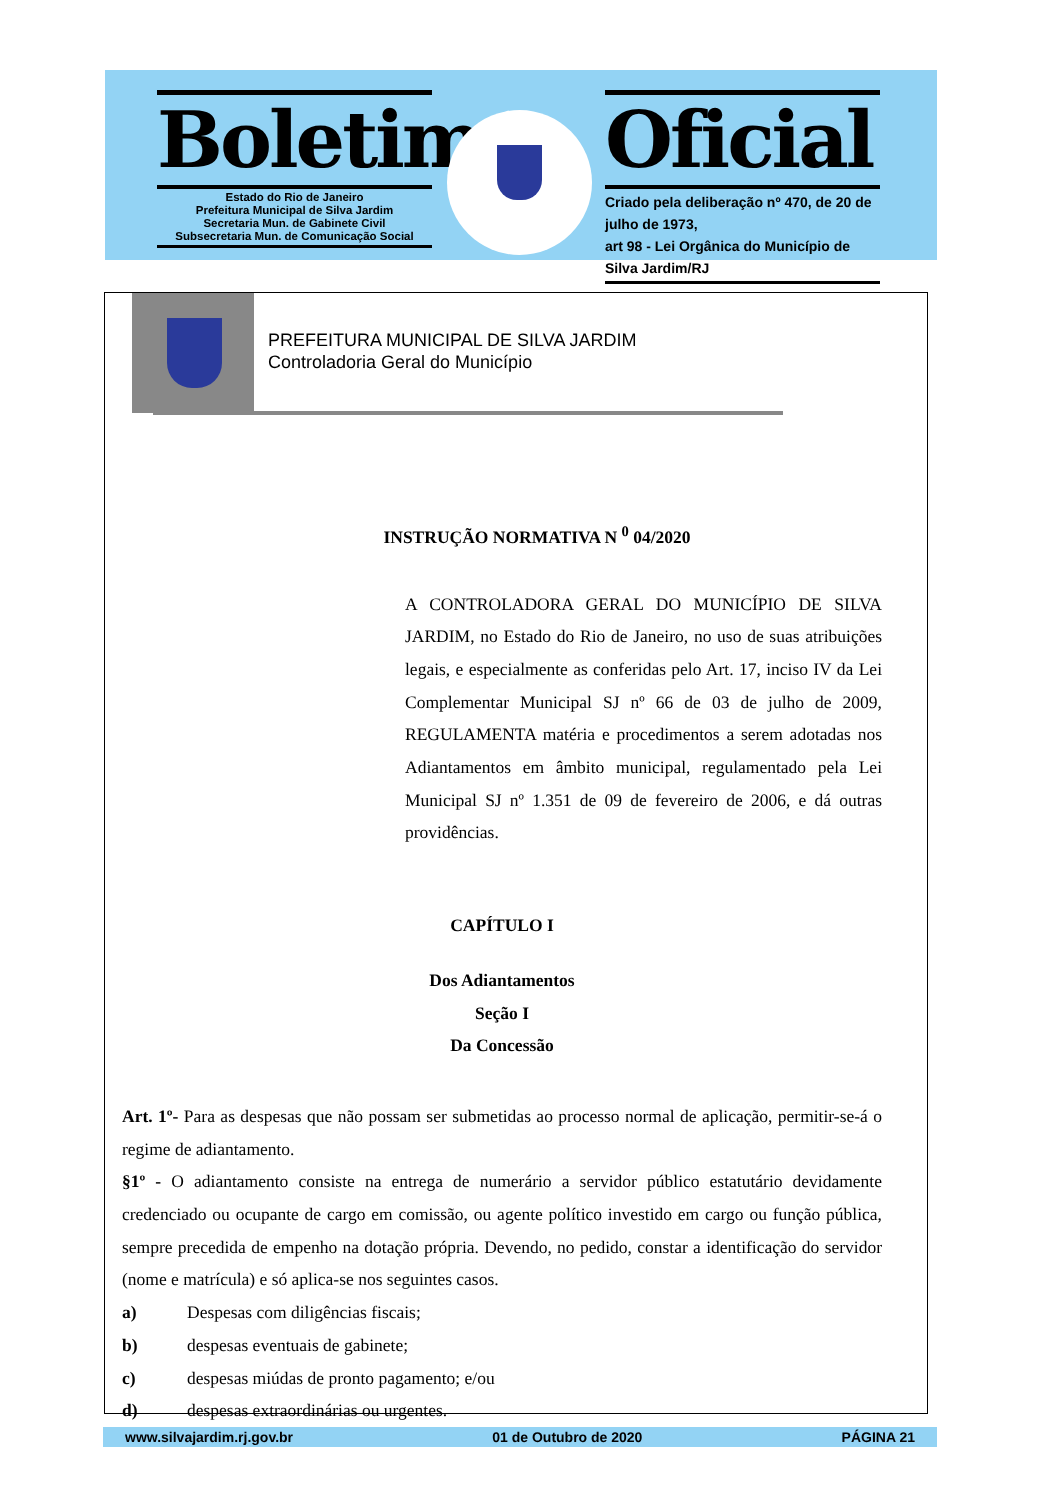Boletim
Estado do Rio de Janeiro
Prefeitura Municipal de Silva Jardim
Secretaria Mun. de Gabinete Civil
Subsecretaria Mun. de Comunicação Social
Oficial
Criado pela deliberação nº 470, de 20 de julho de 1973,
art 98 - Lei Orgânica do Município de Silva Jardim/RJ
PREFEITURA MUNICIPAL DE SILVA JARDIM
Controladoria Geral do Município
INSTRUÇÃO NORMATIVA N <sup>0</sup> 04/2020
A CONTROLADORA GERAL DO MUNICÍPIO DE SILVA JARDIM, no Estado do Rio de Janeiro, no uso de suas atribuições legais, e especialmente as conferidas pelo Art. 17, inciso IV da Lei Complementar Municipal SJ nº 66 de 03 de julho de 2009, REGULAMENTA matéria e procedimentos a serem adotadas nos Adiantamentos em âmbito municipal, regulamentado pela Lei Municipal SJ nº 1.351 de 09 de fevereiro de 2006, e dá outras providências.
CAPÍTULO I
Dos Adiantamentos
Seção I
Da Concessão
Art. 1º- Para as despesas que não possam ser submetidas ao processo normal de aplicação, permitir-se-á o regime de adiantamento.
§1º - O adiantamento consiste na entrega de numerário a servidor público estatutário devidamente credenciado ou ocupante de cargo em comissão, ou agente político investido em cargo ou função pública, sempre precedida de empenho na dotação própria. Devendo, no pedido, constar a identificação do servidor (nome e matrícula) e só aplica-se nos seguintes casos.
a) Despesas com diligências fiscais;
b) despesas eventuais de gabinete;
c) despesas miúdas de pronto pagamento; e/ou
d) despesas extraordinárias ou urgentes.
www.silvajardim.rj.gov.br 01 de Outubro de 2020 PÁGINA 21